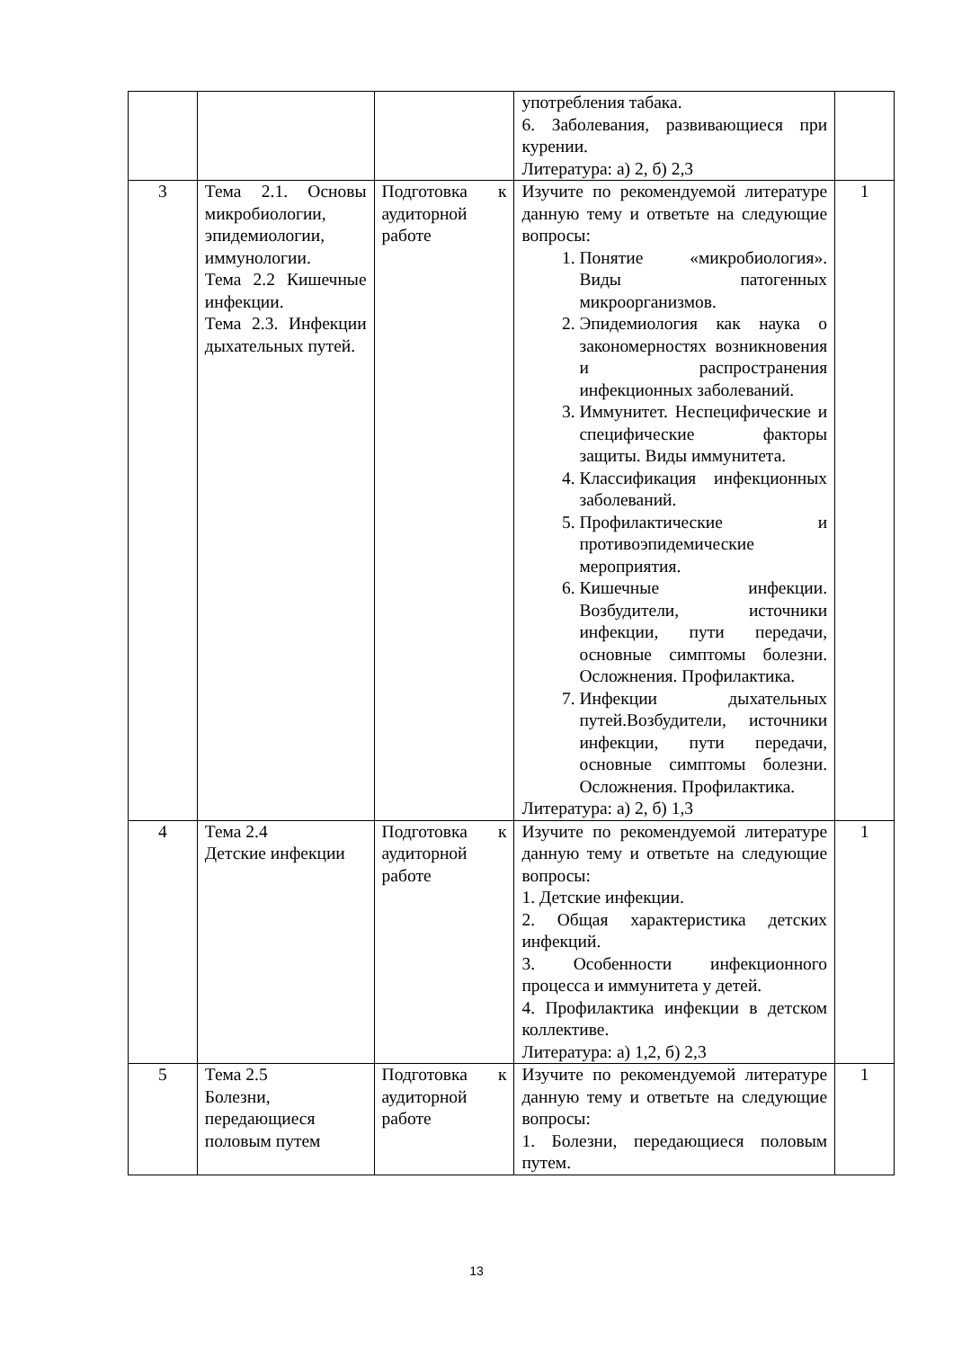| | | | употребления табака. 6. Заболевания, развивающиеся при курении. Литература: а) 2, б) 2,3 | |
| 3 | Тема 2.1. Основы микробиологии, эпидемиологии, иммунологии. Тема 2.2 Кишечные инфекции. Тема 2.3. Инфекции дыхательных путей. | Подготовка к аудиторной работе | Изучите по рекомендуемой литературе данную тему и ответьте на следующие вопросы: 1. Понятие «микробиология». Виды патогенных микроорганизмов. 2. Эпидемиология как наука о закономерностях возникновения и распространения инфекционных заболеваний. 3. Иммунитет. Неспецифические и специфические факторы защиты. Виды иммунитета. 4. Классификация инфекционных заболеваний. 5. Профилактические и противоэпидемические мероприятия. 6. Кишечные инфекции. Возбудители, источники инфекции, пути передачи, основные симптомы болезни. Осложнения. Профилактика. 7. Инфекции дыхательных путей.Возбудители, источники инфекции, пути передачи, основные симптомы болезни. Осложнения. Профилактика. Литература: а) 2, б) 1,3 | 1 |
| 4 | Тема 2.4 Детские инфекции | Подготовка к аудиторной работе | Изучите по рекомендуемой литературе данную тему и ответьте на следующие вопросы: 1. Детские инфекции. 2. Общая характеристика детских инфекций. 3. Особенности инфекционного процесса и иммунитета у детей. 4. Профилактика инфекции в детском коллективе. Литература: а) 1,2, б) 2,3 | 1 |
| 5 | Тема 2.5 Болезни, передающиеся половым путем | Подготовка к аудиторной работе | Изучите по рекомендуемой литературе данную тему и ответьте на следующие вопросы: 1. Болезни, передающиеся половым путем. | 1 |
13